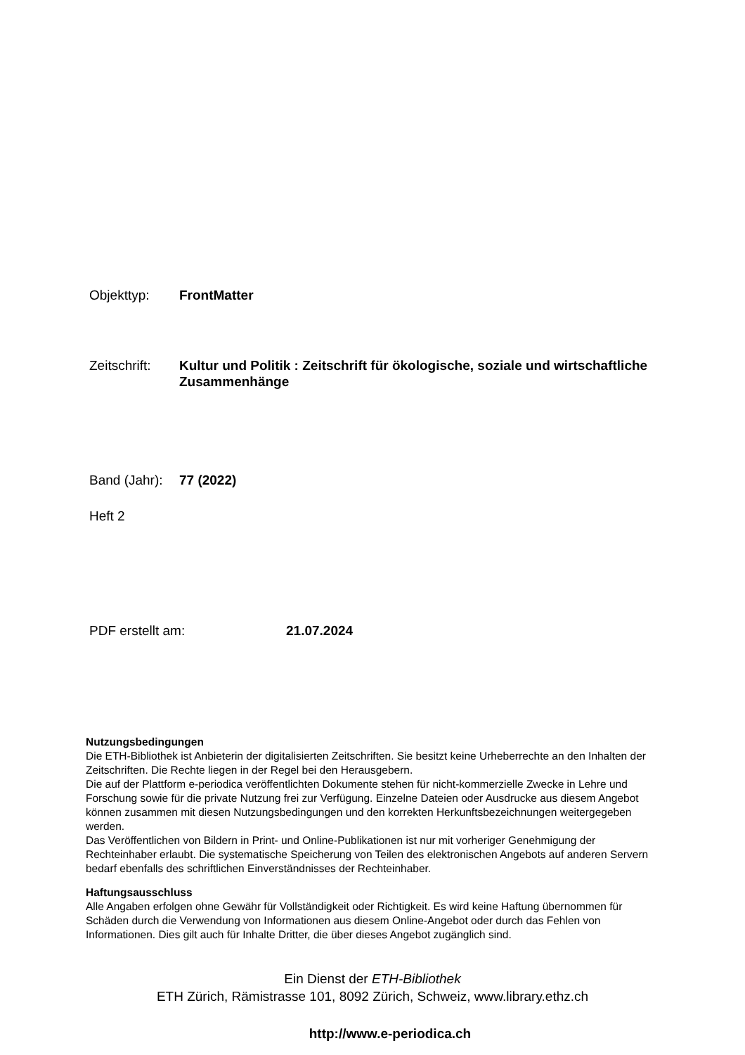Objekttyp: FrontMatter
Zeitschrift:
Kultur und Politik : Zeitschrift für ökologische, soziale und wirtschaftliche Zusammenhänge
Band (Jahr):
77 (2022)
Heft 2
PDF erstellt am: 21.07.2024
Nutzungsbedingungen
Die ETH-Bibliothek ist Anbieterin der digitalisierten Zeitschriften. Sie besitzt keine Urheberrechte an den Inhalten der Zeitschriften. Die Rechte liegen in der Regel bei den Herausgebern.
Die auf der Plattform e-periodica veröffentlichten Dokumente stehen für nicht-kommerzielle Zwecke in Lehre und Forschung sowie für die private Nutzung frei zur Verfügung. Einzelne Dateien oder Ausdrucke aus diesem Angebot können zusammen mit diesen Nutzungsbedingungen und den korrekten Herkunftsbezeichnungen weitergegeben werden.
Das Veröffentlichen von Bildern in Print- und Online-Publikationen ist nur mit vorheriger Genehmigung der Rechteinhaber erlaubt. Die systematische Speicherung von Teilen des elektronischen Angebots auf anderen Servern bedarf ebenfalls des schriftlichen Einverständnisses der Rechteinhaber.
Haftungsausschluss
Alle Angaben erfolgen ohne Gewähr für Vollständigkeit oder Richtigkeit. Es wird keine Haftung übernommen für Schäden durch die Verwendung von Informationen aus diesem Online-Angebot oder durch das Fehlen von Informationen. Dies gilt auch für Inhalte Dritter, die über dieses Angebot zugänglich sind.
Ein Dienst der ETH-Bibliothek
ETH Zürich, Rämistrasse 101, 8092 Zürich, Schweiz, www.library.ethz.ch
http://www.e-periodica.ch